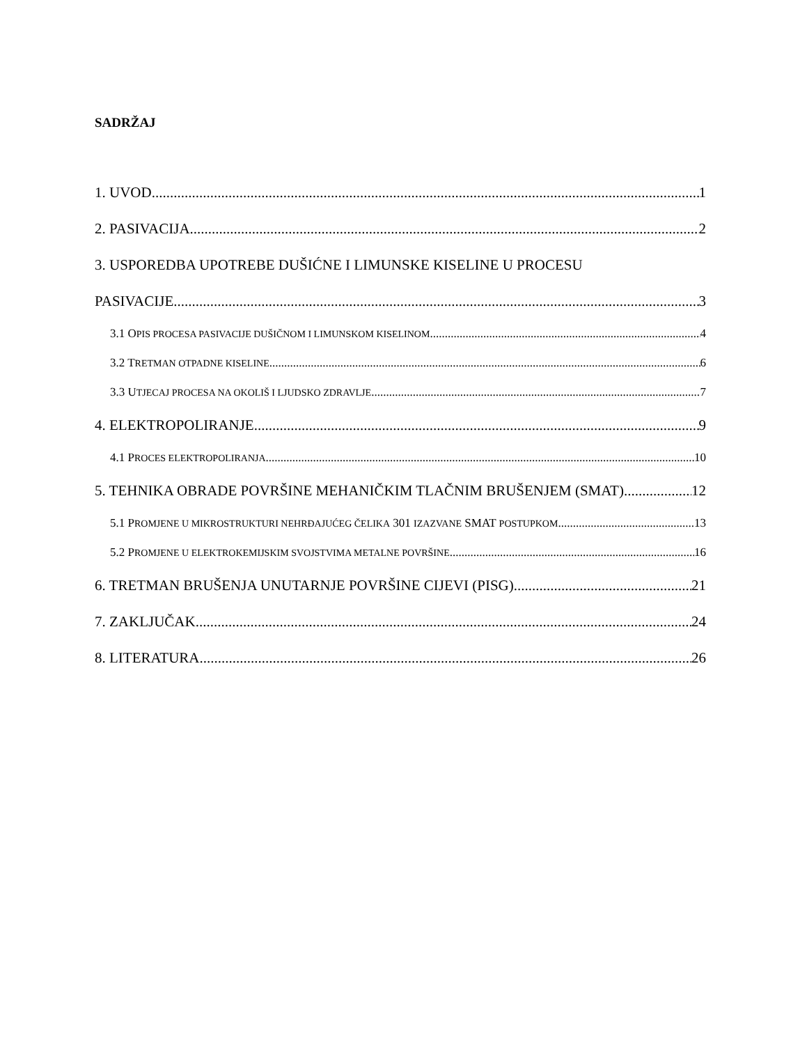SADRŽAJ
1. UVOD 1
2. PASIVACIJA 2
3. USPOREDBA UPOTREBE DUŠIĆNE I LIMUNSKE KISELINE U PROCESU
PASIVACIJE 3
3.1 OPIS PROCESA PASIVACIJE DUŠIČNOM I LIMUNSKOM KISELINOM 4
3.2 TRETMAN OTPADNE KISELINE 6
3.3 UTJECAJ PROCESA NA OKOLIŠ I LJUDSKO ZDRAVLJE 7
4. ELEKTROPOLIRANJE 9
4.1 PROCES ELEKTROPOLIRANJA 10
5. TEHNIKA OBRADE POVRŠINE MEHANIČKIM TLAČNIM BRUŠENJEM (SMAT) 12
5.1 PROMJENE U MIKROSTRUKTURI NEHRĐAJUĆEG ČELIKA 301 IZAZVANE SMAT POSTUPKOM 13
5.2 PROMJENE U ELEKTROKEMIJSKIM SVOJSTVIMA METALNE POVRŠINE 16
6. TRETMAN BRUŠENJA UNUTARNJE POVRŠINE CIJEVI (PISG) 21
7. ZAKLJUČAK 24
8. LITERATURA 26